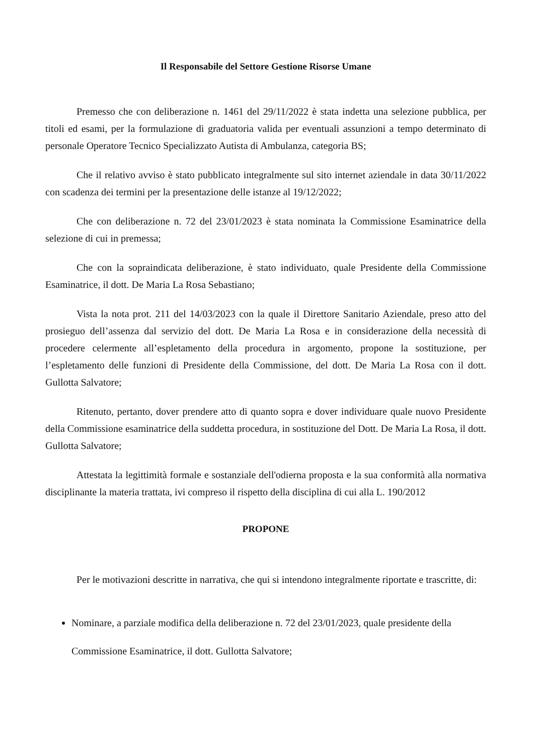Il Responsabile del Settore Gestione Risorse Umane
Premesso che con deliberazione n. 1461 del 29/11/2022 è stata indetta una selezione pubblica, per titoli ed esami, per la formulazione di graduatoria valida per eventuali assunzioni a tempo determinato di personale Operatore Tecnico Specializzato Autista di Ambulanza, categoria BS;
Che il relativo avviso è stato pubblicato integralmente sul sito internet aziendale in data 30/11/2022 con scadenza dei termini per la presentazione delle istanze al 19/12/2022;
Che con deliberazione n. 72 del 23/01/2023 è stata nominata la Commissione Esaminatrice della selezione di cui in premessa;
Che con la sopraindicata deliberazione, è stato individuato, quale Presidente della Commissione Esaminatrice, il dott. De Maria La Rosa Sebastiano;
Vista la nota prot. 211 del 14/03/2023 con la quale il Direttore Sanitario Aziendale, preso atto del prosieguo dell’assenza dal servizio del dott. De Maria La Rosa e in considerazione della necessità di procedere celermente all’espletamento della procedura in argomento, propone la sostituzione, per l’espletamento delle funzioni di Presidente della Commissione, del dott. De Maria La Rosa con il dott. Gullotta Salvatore;
Ritenuto, pertanto, dover prendere atto di quanto sopra e dover individuare quale nuovo Presidente della Commissione esaminatrice della suddetta procedura, in sostituzione del Dott. De Maria La Rosa, il dott. Gullotta Salvatore;
Attestata la legittimità formale e sostanziale dell'odierna proposta e la sua conformità alla normativa disciplinante la materia trattata, ivi compreso il rispetto della disciplina di cui alla L. 190/2012
PROPONE
Per le motivazioni descritte in narrativa, che qui si intendono integralmente riportate e trascritte, di:
Nominare, a parziale modifica della deliberazione n. 72 del 23/01/2023, quale presidente della Commissione Esaminatrice, il dott. Gullotta Salvatore;